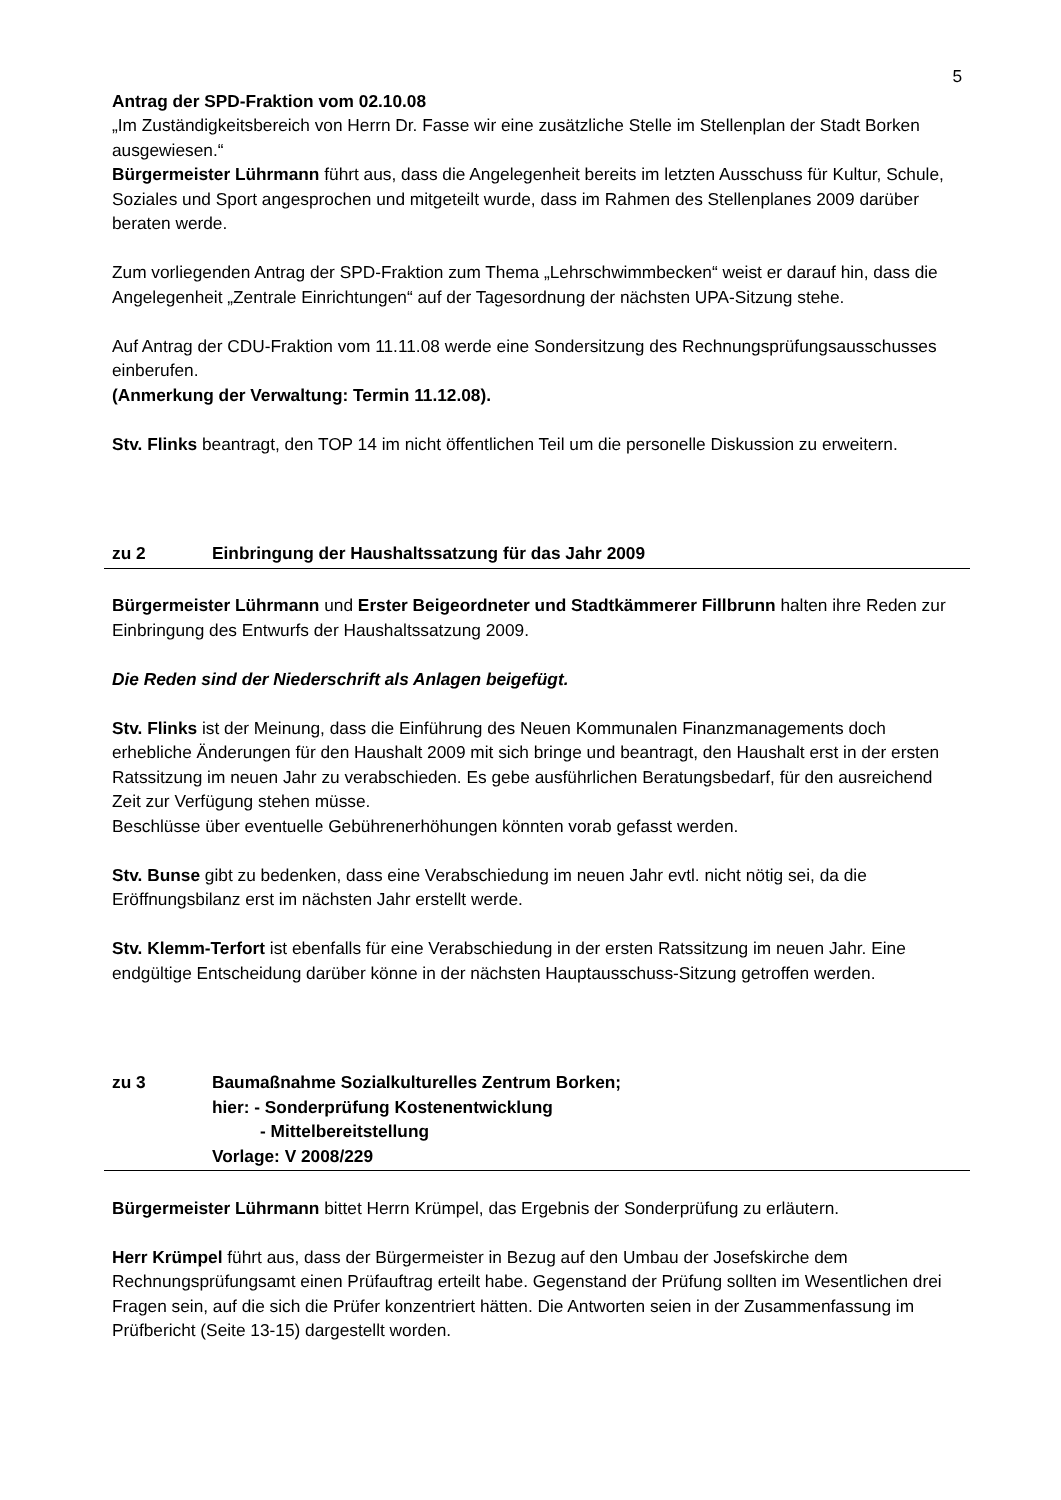5
Antrag der SPD-Fraktion vom 02.10.08
„Im Zuständigkeitsbereich von Herrn Dr. Fasse wir eine zusätzliche Stelle im Stellenplan der Stadt Borken ausgewiesen.“
Bürgermeister Lührmann führt aus, dass die Angelegenheit bereits im letzten Ausschuss für Kultur, Schule, Soziales und Sport angesprochen und mitgeteilt wurde, dass im Rahmen des Stellenplanes 2009 darüber beraten werde.
Zum vorliegenden Antrag der SPD-Fraktion zum Thema „Lehrschwimmbecken“ weist er darauf hin, dass die Angelegenheit „Zentrale Einrichtungen“ auf der Tagesordnung der nächsten UPA-Sitzung stehe.
Auf Antrag der CDU-Fraktion vom 11.11.08 werde eine Sondersitzung des Rechnungsprüfungsausschusses einberufen.
(Anmerkung der Verwaltung: Termin 11.12.08).
Stv. Flinks beantragt, den TOP 14 im nicht öffentlichen Teil um die personelle Diskussion zu erweitern.
zu 2 Einbringung der Haushaltssatzung für das Jahr 2009
Bürgermeister Lührmann und Erster Beigeordneter und Stadtkämmerer Fillbrunn halten ihre Reden zur Einbringung des Entwurfs der Haushaltssatzung 2009.
Die Reden sind der Niederschrift als Anlagen beigefügt.
Stv. Flinks ist der Meinung, dass die Einführung des Neuen Kommunalen Finanzmanagements doch erhebliche Änderungen für den Haushalt 2009 mit sich bringe und beantragt, den Haushalt erst in der ersten Ratssitzung im neuen Jahr zu verabschieden. Es gebe ausführlichen Beratungsbedarf, für den ausreichend Zeit zur Verfügung stehen müsse.
Beschlüsse über eventuelle Gebührenerhöhungen könnten vorab gefasst werden.
Stv. Bunse gibt zu bedenken, dass eine Verabschiedung im neuen Jahr evtl. nicht nötig sei, da die Eröffnungsbilanz erst im nächsten Jahr erstellt werde.
Stv. Klemm-Terfort ist ebenfalls für eine Verabschiedung in der ersten Ratssitzung im neuen Jahr. Eine endgültige Entscheidung darüber könne in der nächsten Hauptausschuss-Sitzung getroffen werden.
zu 3 Baumaßnahme Sozialkulturelles Zentrum Borken;
hier: - Sonderprüfung Kostenentwicklung
- Mittelbereitstellung
Vorlage: V 2008/229
Bürgermeister Lührmann bittet Herrn Krümpel, das Ergebnis der Sonderprüfung zu erläutern.
Herr Krümpel führt aus, dass der Bürgermeister in Bezug auf den Umbau der Josefskirche dem Rechnungsprüfungsamt einen Prüfauftrag erteilt habe. Gegenstand der Prüfung sollten im Wesentlichen drei Fragen sein, auf die sich die Prüfer konzentriert hätten. Die Antworten seien in der Zusammenfassung im Prüfbericht (Seite 13-15) dargestellt worden.